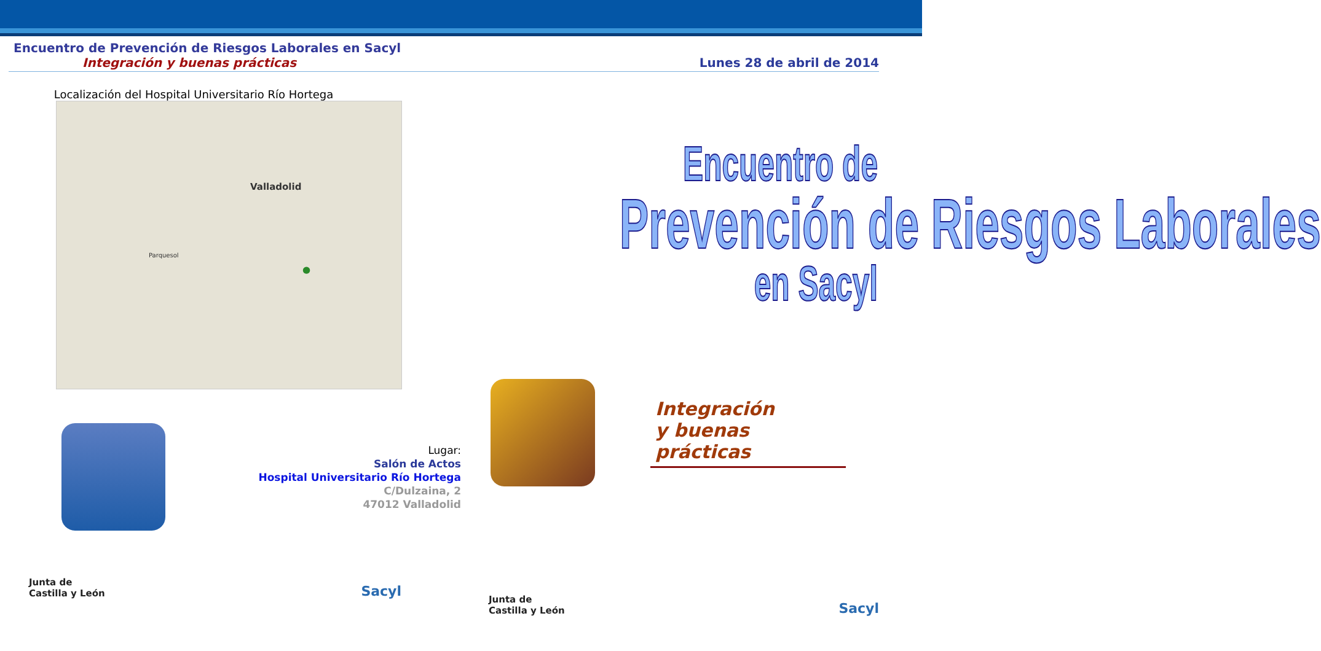Encuentro de Prevención de Riesgos Laborales en Sacyl
Integración y buenas prácticas
Lunes 28 de abril de 2014
Localización del Hospital Universitario Río Hortega
Valladolid
Parquesol
●
Lugar:
Salón de Actos
Hospital Universitario Río Hortega
C/Dulzaina, 2
47012 Valladolid
Junta de
Castilla y León
Sacyl
Encuentro de
Prevención de Riesgos Laborales
en Sacyl
Integración
y buenas prácticas
Junta de
Castilla y León
Sacyl